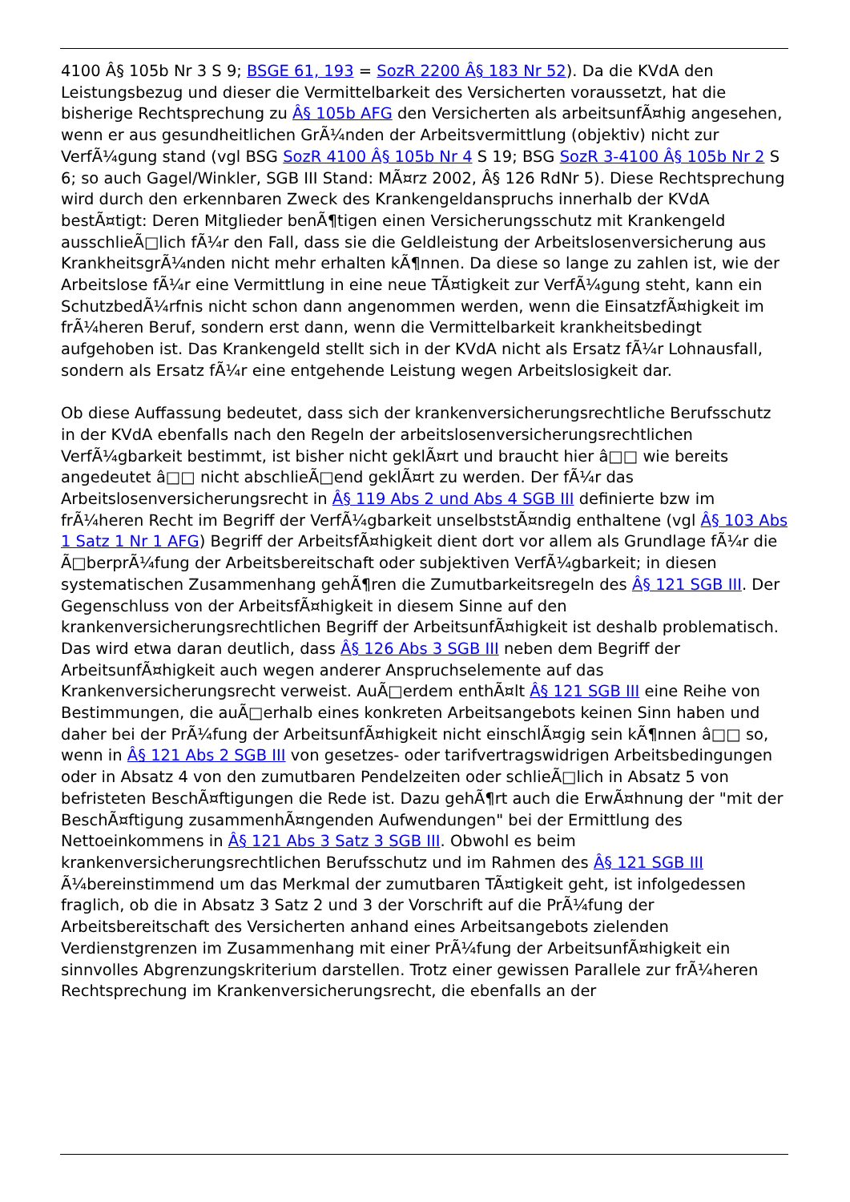4100 Â§ 105b Nr 3 S 9; BSGE 61, 193 = SozR 2200 Â§ 183 Nr 52). Da die KVdA den Leistungsbezug und dieser die Vermittelbarkeit des Versicherten voraussetzt, hat die bisherige Rechtsprechung zu Â§ 105b AFG den Versicherten als arbeitsunfÃ¤hig angesehen, wenn er aus gesundheitlichen GrÃ¼nden der Arbeitsvermittlung (objektiv) nicht zur VerfÃ¼gung stand (vgl BSG SozR 4100 Â§ 105b Nr 4 S 19; BSG SozR 3-4100 Â§ 105b Nr 2 S 6; so auch Gagel/Winkler, SGB III Stand: MÃ¤rz 2002, Â§ 126 RdNr 5). Diese Rechtsprechung wird durch den erkennbaren Zweck des Krankengeldanspruchs innerhalb der KVdA bestÃ¤tigt: Deren Mitglieder benÃ¶tigen einen Versicherungsschutz mit Krankengeld ausschlieÃ□lich fÃ¼r den Fall, dass sie die Geldleistung der Arbeitslosenversicherung aus KrankheitsgrÃ¼nden nicht mehr erhalten kÃ¶nnen. Da diese so lange zu zahlen ist, wie der Arbeitslose fÃ¼r eine Vermittlung in eine neue TÃ¤tigkeit zur VerfÃ¼gung steht, kann ein SchutzbedÃ¼rfnis nicht schon dann angenommen werden, wenn die EinsatzfÃ¤higkeit im frÃ¼heren Beruf, sondern erst dann, wenn die Vermittelbarkeit krankheitsbedingt aufgehoben ist. Das Krankengeld stellt sich in der KVdA nicht als Ersatz fÃ¼r Lohnausfall, sondern als Ersatz fÃ¼r eine entgehende Leistung wegen Arbeitslosigkeit dar.
Ob diese Auffassung bedeutet, dass sich der krankenversicherungsrechtliche Berufsschutz in der KVdA ebenfalls nach den Regeln der arbeitslosenversicherungsrechtlichen VerfÃ¼gbarkeit bestimmt, ist bisher nicht geklÃ¤rt und braucht hier â□□ wie bereits angedeutet â□□ nicht abschlieÃ□end geklÃ¤rt zu werden. Der fÃ¼r das Arbeitslosenversicherungsrecht in Â§ 119 Abs 2 und Abs 4 SGB III definierte bzw im frÃ¼heren Recht im Begriff der VerfÃ¼gbarkeit unselbststÃ¤ndig enthaltene (vgl Â§ 103 Abs 1 Satz 1 Nr 1 AFG) Begriff der ArbeitsfÃ¤higkeit dient dort vor allem als Grundlage fÃ¼r die Ã□berprÃ¼fung der Arbeitsbereitschaft oder subjektiven VerfÃ¼gbarkeit; in diesen systematischen Zusammenhang gehÃ¶ren die Zumutbarkeitsregeln des Â§ 121 SGB III. Der Gegenschluss von der ArbeitsfÃ¤higkeit in diesem Sinne auf den krankenversicherungsrechtlichen Begriff der ArbeitsunfÃ¤higkeit ist deshalb problematisch. Das wird etwa daran deutlich, dass Â§ 126 Abs 3 SGB III neben dem Begriff der ArbeitsunfÃ¤higkeit auch wegen anderer Anspruchselemente auf das Krankenversicherungsrecht verweist. AuÃ□erdem enthÃ¤lt Â§ 121 SGB III eine Reihe von Bestimmungen, die auÃ□erhalb eines konkreten Arbeitsangebots keinen Sinn haben und daher bei der PrÃ¼fung der ArbeitsunfÃ¤higkeit nicht einschlÃ¤gig sein kÃ¶nnen â□□ so, wenn in Â§ 121 Abs 2 SGB III von gesetzes- oder tarifvertragswidrigen Arbeitsbedingungen oder in Absatz 4 von den zumutbaren Pendelzeiten oder schlieÃ□lich in Absatz 5 von befristeten BeschÃ¤ftigungen die Rede ist. Dazu gehÃ¶rt auch die ErwÃ¤hnung der "mit der BeschÃ¤ftigung zusammenhÃ¤ngenden Aufwendungen" bei der Ermittlung des Nettoeinkommens in Â§ 121 Abs 3 Satz 3 SGB III. Obwohl es beim krankenversicherungsrechtlichen Berufsschutz und im Rahmen des Â§ 121 SGB III Ã¼bereinstimmend um das Merkmal der zumutbaren TÃ¤tigkeit geht, ist infolgedessen fraglich, ob die in Absatz 3 Satz 2 und 3 der Vorschrift auf die PrÃ¼fung der Arbeitsbereitschaft des Versicherten anhand eines Arbeitsangebots zielenden Verdienstgrenzen im Zusammenhang mit einer PrÃ¼fung der ArbeitsunfÃ¤higkeit ein sinnvolles Abgrenzungskriterium darstellen. Trotz einer gewissen Parallele zur frÃ¼heren Rechtsprechung im Krankenversicherungsrecht, die ebenfalls an der